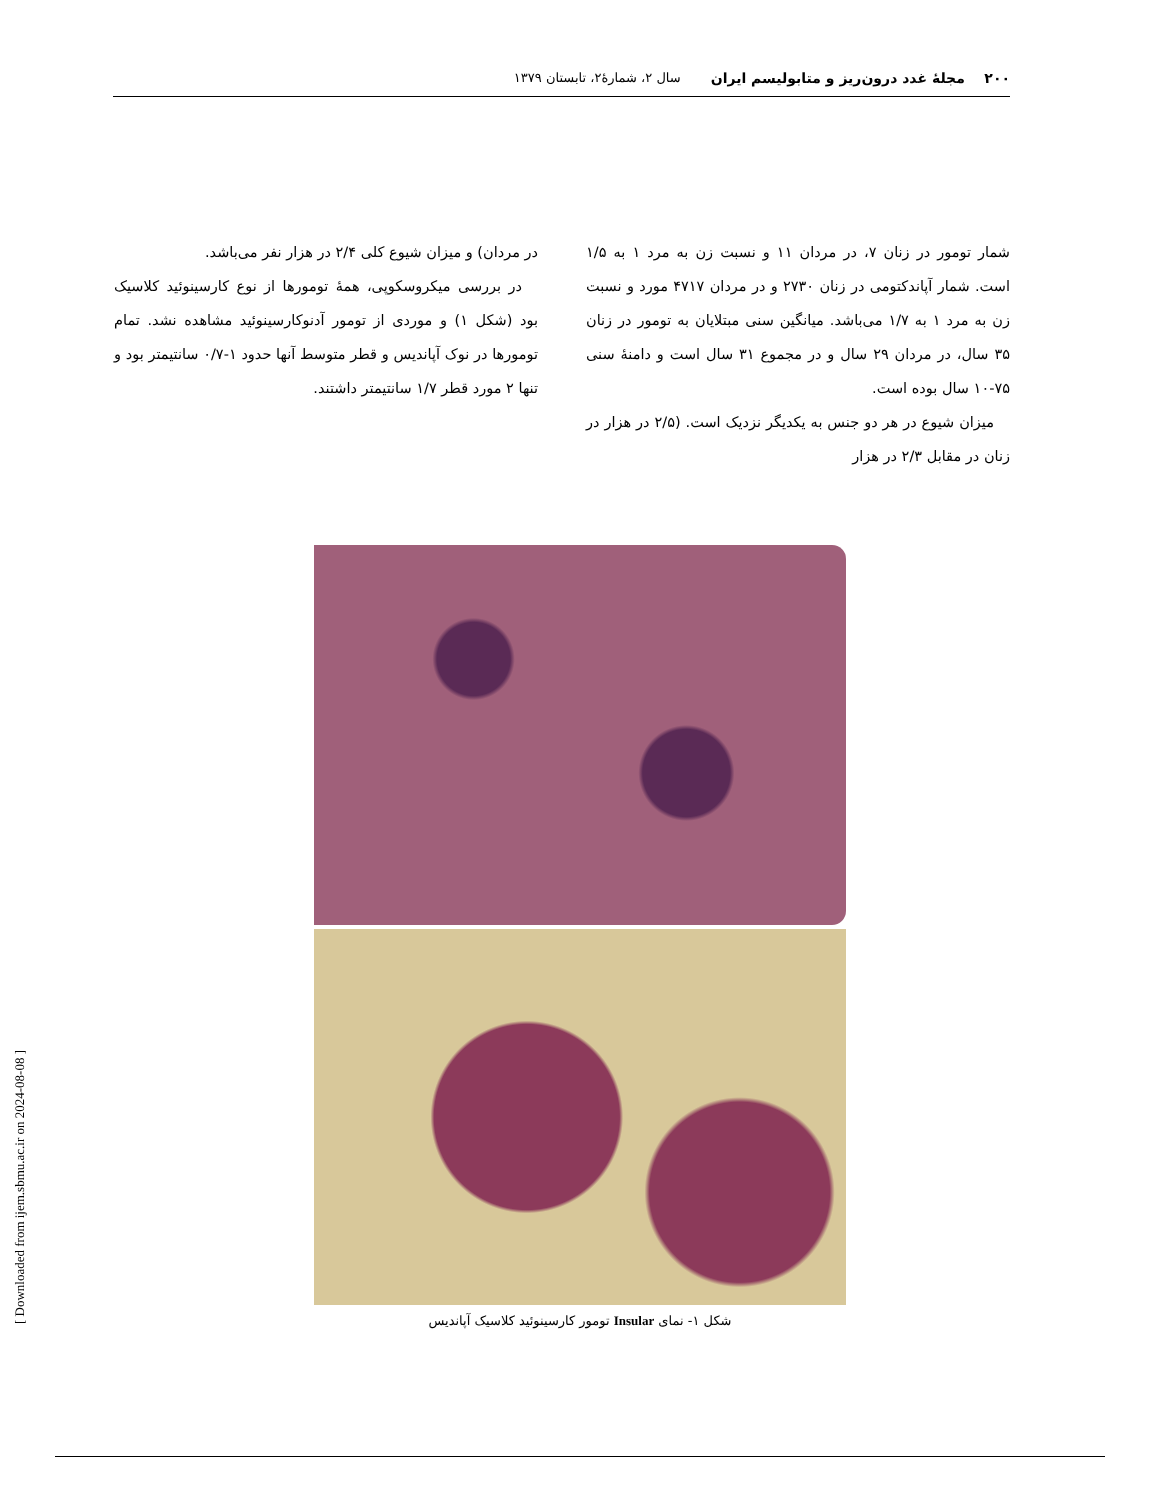۲۰۰ مجلهٔ غدد درون‌ریز و متابولیسم ایران سال ۲، شمارهٔ۲، تابستان ۱۳۷۹
شمار تومور در زنان ۷، در مردان ۱۱ و نسبت زن به مرد ۱ به ۱/۵ است. شمار آپاندکتومی در زنان ۲۷۳۰ و در مردان ۴۷۱۷ مورد و نسبت زن به مرد ۱ به ۱/۷ می‌باشد. میانگین سنی مبتلایان به تومور در زنان ۳۵ سال، در مردان ۲۹ سال و در مجموع ۳۱ سال است و دامنهٔ سنی ۷۵-۱۰ سال بوده است.
میزان شیوع در هر دو جنس به یکدیگر نزدیک است. (۲/۵ در هزار در زنان در مقابل ۲/۳ در هزار
در مردان) و میزان شیوع کلی ۲/۴ در هزار نفر می‌باشد.
در بررسی میکروسکوپی، همهٔ تومورها از نوع کارسینوئید کلاسیک بود (شکل ۱) و موردی از تومور آدنوکارسینوئید مشاهده نشد. تمام تومورها در نوک آپاندیس و قطر متوسط آنها حدود ۱-۰/۷ سانتیمتر بود و تنها ۲ مورد قطر ۱/۷ سانتیمتر داشتند.
شکل ۱- نمای Insular تومور کارسینوئید کلاسیک آپاندیس
[ Downloaded from ijem.sbmu.ac.ir on 2024-08-08 ]